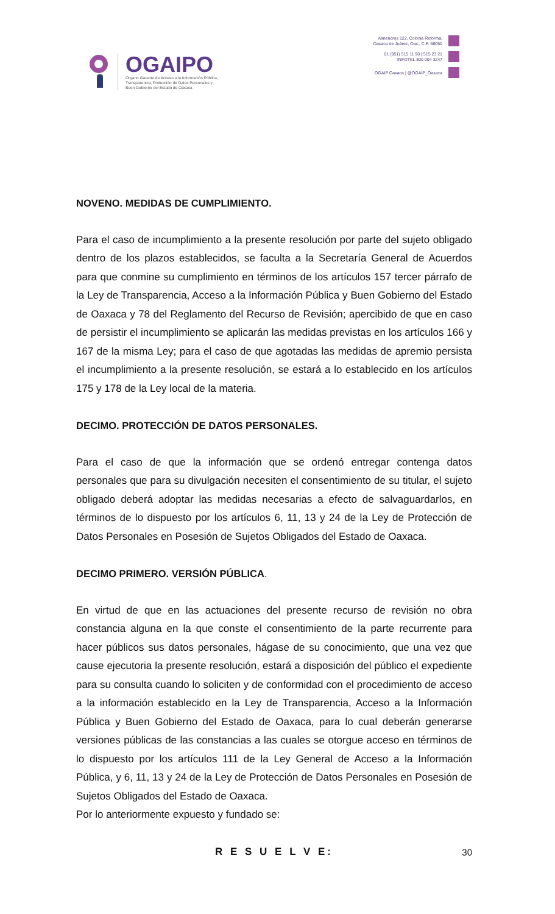OGAIPO
Órgano Garante de Acceso a la Información Pública,
Transparencia, Protección de Datos Personales y
Buen Gobierno del Estado de Oaxaca
Almendros 122, Colonia Reforma,
Oaxaca de Juárez, Oax., C.P. 68050
01 (951) 515 11 90 | 515 23 21
INFOTEL 800 004 3247
OGAIP Oaxaca | @OGAIP_Oaxaca
NOVENO. MEDIDAS DE CUMPLIMIENTO.
Para el caso de incumplimiento a la presente resolución por parte del sujeto obligado dentro de los plazos establecidos, se faculta a la Secretaría General de Acuerdos para que conmine su cumplimiento en términos de los artículos 157 tercer párrafo de la Ley de Transparencia, Acceso a la Información Pública y Buen Gobierno del Estado de Oaxaca y 78 del Reglamento del Recurso de Revisión; apercibido de que en caso de persistir el incumplimiento se aplicarán las medidas previstas en los artículos 166 y 167 de la misma Ley; para el caso de que agotadas las medidas de apremio persista el incumplimiento a la presente resolución, se estará a lo establecido en los artículos 175 y 178 de la Ley local de la materia.
DECIMO. PROTECCIÓN DE DATOS PERSONALES.
Para el caso de que la información que se ordenó entregar contenga datos personales que para su divulgación necesiten el consentimiento de su titular, el sujeto obligado deberá adoptar las medidas necesarias a efecto de salvaguardarlos, en términos de lo dispuesto por los artículos 6, 11, 13 y 24 de la Ley de Protección de Datos Personales en Posesión de Sujetos Obligados del Estado de Oaxaca.
DECIMO PRIMERO. VERSIÓN PÚBLICA.
En virtud de que en las actuaciones del presente recurso de revisión no obra constancia alguna en la que conste el consentimiento de la parte recurrente para hacer públicos sus datos personales, hágase de su conocimiento, que una vez que cause ejecutoria la presente resolución, estará a disposición del público el expediente para su consulta cuando lo soliciten y de conformidad con el procedimiento de acceso a la información establecido en la Ley de Transparencia, Acceso a la Información Pública y Buen Gobierno del Estado de Oaxaca, para lo cual deberán generarse versiones públicas de las constancias a las cuales se otorgue acceso en términos de lo dispuesto por los artículos 111 de la Ley General de Acceso a la Información Pública, y 6, 11, 13 y 24 de la Ley de Protección de Datos Personales en Posesión de Sujetos Obligados del Estado de Oaxaca.
Por lo anteriormente expuesto y fundado se:
R E S U E L V E:
30